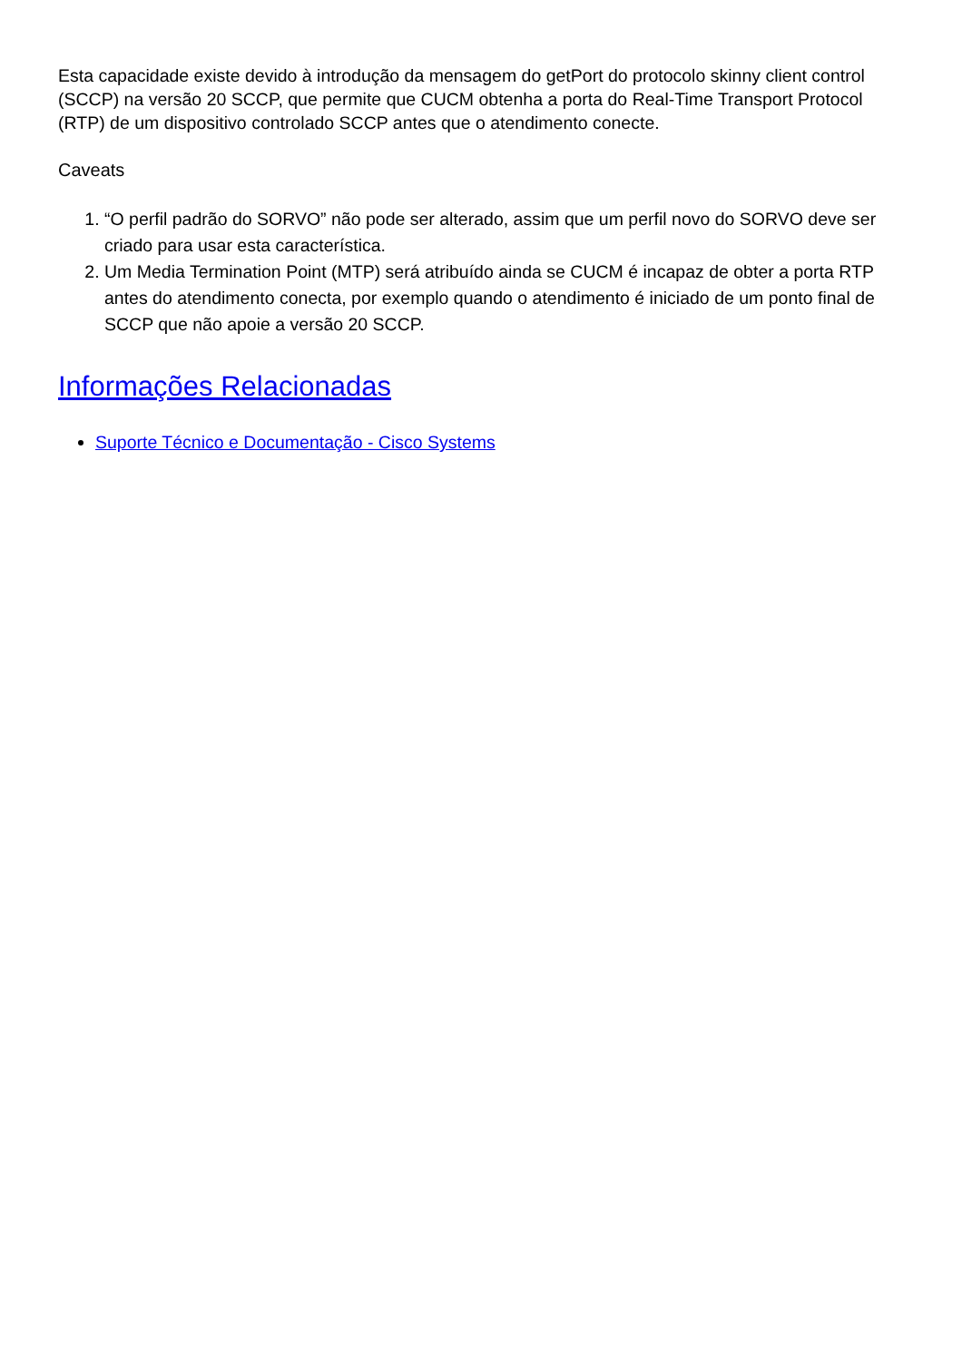Esta capacidade existe devido à introdução da mensagem do getPort do protocolo skinny client control (SCCP) na versão 20 SCCP, que permite que CUCM obtenha a porta do Real-Time Transport Protocol (RTP) de um dispositivo controlado SCCP antes que o atendimento conecte.
Caveats
1. “O perfil padrão do SORVO” não pode ser alterado, assim que um perfil novo do SORVO deve ser criado para usar esta característica.
2. Um Media Termination Point (MTP) será atribuído ainda se CUCM é incapaz de obter a porta RTP antes do atendimento conecta, por exemplo quando o atendimento é iniciado de um ponto final de SCCP que não apoie a versão 20 SCCP.
Informações Relacionadas
Suporte Técnico e Documentação - Cisco Systems